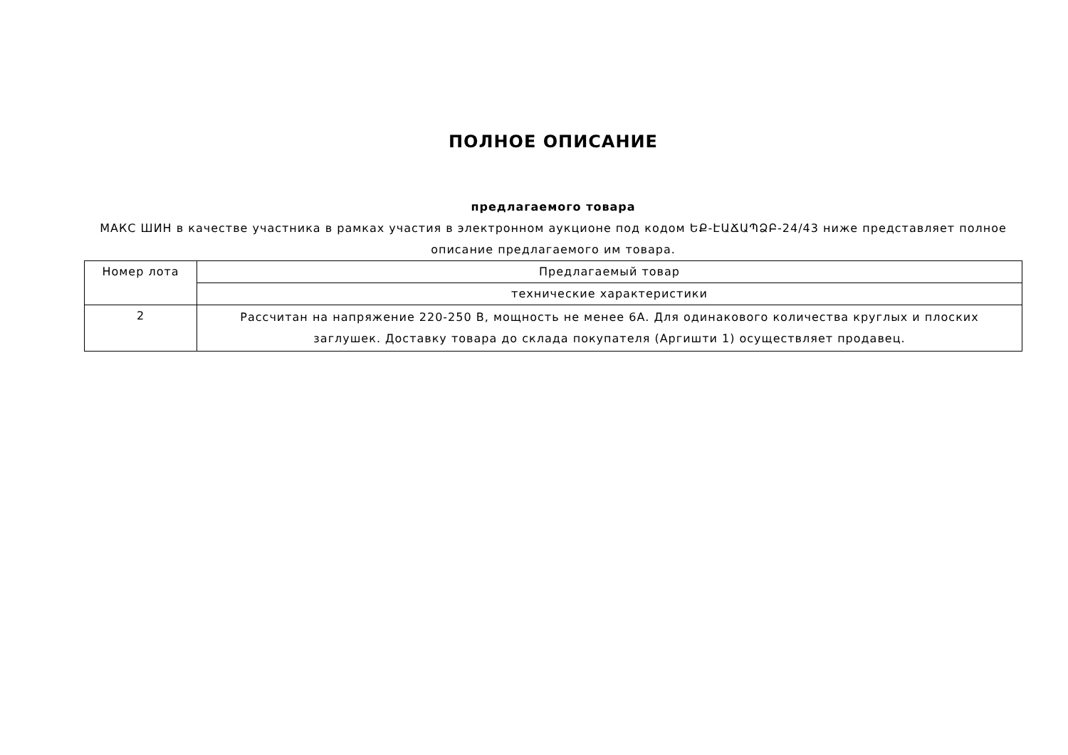ПОЛНОЕ ОПИСАНИЕ
предлагаемого товара
МАКС ШИН в качестве участника в рамках участия в электронном аукционе под кодом ԵՔ-ԷԱՃԱՊՁԲ-24/43 ниже представляет полное описание предлагаемого им товара.
| Номер лота | Предлагаемый товар |
| | технические характеристики |
| 2 | Рассчитан на напряжение 220-250 В, мощность не менее 6А. Для одинакового количества круглых и плоских заглушек. Доставку товара до склада покупателя (Аргишти 1) осуществляет продавец. |